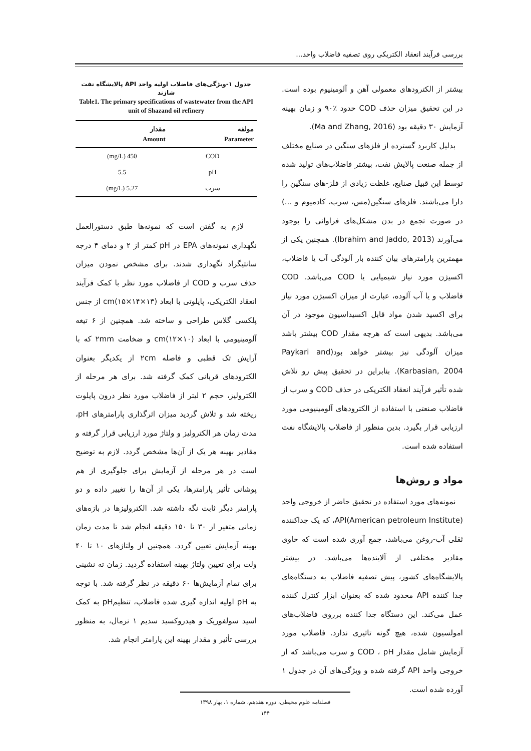بررسی فرآیند انعقاد الکتریکی روی تصفیه فاضلاب واحد...
بیشتر از الکترودهای معمولی آهن و آلومینیوم بوده است. در این تحقیق میزان حذف COD حدود ٪۹۰ و زمان بهینه آزمایش ۳۰ دقیقه بود (Ma and Zhang, 2016).
بدلیل کاربرد گسترده از فلزهای سنگین در صنایع مختلف از جمله صنعت پالایش نفت، بیشتر فاضلاب‌های تولید شده توسط این قبیل صنایع، غلظت زیادی از فلز-های سنگین را دارا می‌باشند. فلزهای سنگین(مس، سرب، کادمیوم و ...) در صورت تجمع در بدن مشکل‌های فراوانی را بوجود می‌آورند (Ibrahim and Jaddo, 2013). همچنین یکی از مهمترین پارامترهای بیان کننده بار آلودگی آب یا فاضلاب، اکسیژن مورد نیاز شیمیایی یا COD می‌باشد. COD فاضلاب و یا آب آلوده، عبارت از میزان اکسیژن مورد نیاز برای اکسید شدن مواد قابل اکسیداسیون موجود در آن می‌باشد. بدیهی است که هرچه مقدار COD بیشتر باشد میزان آلودگی نیز بیشتر خواهد بود(Paykari and Karbasian, 2004). بنابراین در تحقیق پیش رو تلاش شده تأثیر فرآیند انعقاد الکتریکی در حذف COD و سرب از فاضلاب صنعتی با استفاده از الکترودهای آلومینیومی مورد ارزیابی قرار بگیرد. بدین منظور از فاضلاب پالایشگاه نفت استفاده شده است.
مواد و روش‌ها
نمونه‌های مورد استفاده در تحقیق حاضر از خروجی واحد API(American petroleum Institute)، که یک جداکننده ثقلی آب-روغن می‌باشد، جمع آوری شده است که حاوی مقادیر مختلفی از آلاینده‌ها می‌باشد. در بیشتر پالایشگاه‌های کشور، پیش تصفیه فاضلاب به دستگاه‌های جدا کننده API محدود شده که بعنوان ابزار کنترل کننده عمل می‌کند. این دستگاه جدا کننده برروی فاضلاب‌های امولسیون شده، هیچ گونه تاثیری ندارد. فاضلاب مورد آزمایش شامل مقدار COD ، pH و سرب می‌باشد که از خروجی واحد API گرفته شده و ویژگی‌های آن در جدول ۱ آورده شده است.
جدول ۱-ویژگی‌های فاضلاب اولیه واحد API پالایشگاه نفت شازند
Table1. The primary specifications of wastewater from the API unit of Shazand oil refinery
| مولفه Parameter | مقدار Amount |
| --- | --- |
| COD | 450 (mg/L) |
| pH | 5.5 |
| سرب | 5.27 (mg/L) |
لازم به گفتن است که نمونه‌ها طبق دستورالعمل نگهداری نمونه‌های EPA در pH کمتر از ۲ و دمای ۴ درجه سانتیگراد نگهداری شدند. برای مشخص نمودن میزان حذف سرب و COD از فاضلاب مورد نظر با کمک فرآیند انعقاد الکتریکی، پایلوتی با ابعاد cm(۱۵×۱۴×۱۳) از جنس پلکسی گلاس طراحی و ساخته شد. همچنین از ۶ تیغه آلومینیومی با ابعاد cm(۱۲×۱۰) و ضخامت ۲mm که با آرایش تک قطبی و فاصله ۲cm از یکدیگر بعنوان الکترودهای قربانی کمک گرفته شد. برای هر مرحله از الکترولیز، حجم ۲ لیتر از فاضلاب مورد نظر درون پایلوت ریخته شد و تلاش گردید میزان اثرگذاری پارامترهای pH، مدت زمان هر الکترولیز و ولتاژ مورد ارزیابی قرار گرفته و مقادیر بهینه هر یک از آن‌ها مشخص گردد. لازم به توضیح است در هر مرحله از آزمایش برای جلوگیری از هم پوشانی تأثیر پارامترها، یکی از آن‌ها را تغییر داده و دو پارامتر دیگر ثابت نگه داشته شد. الکترولیزها در بازه‌های زمانی متغیر از ۳۰ تا ۱۵۰ دقیقه انجام شد تا مدت زمان بهینه آزمایش تعیین گردد. همچنین از ولتاژهای ۱۰ تا ۴۰ ولت برای تعیین ولتاژ بهینه استفاده گردید. زمان ته نشینی برای تمام آزمایش‌ها ۶۰ دقیقه در نظر گرفته شد. با توجه به pH اولیه اندازه گیری شده فاضلاب، تنظیمpH به کمک اسید سولفوریک و هیدروکسید سدیم ۱ نرمال، به منظور بررسی تأثیر و مقدار بهینه این پارامتر انجام شد.
فصلنامه علوم محیطی، دوره هفدهم، شماره ۱، بهار ۱۳۹۸
۱۴۴